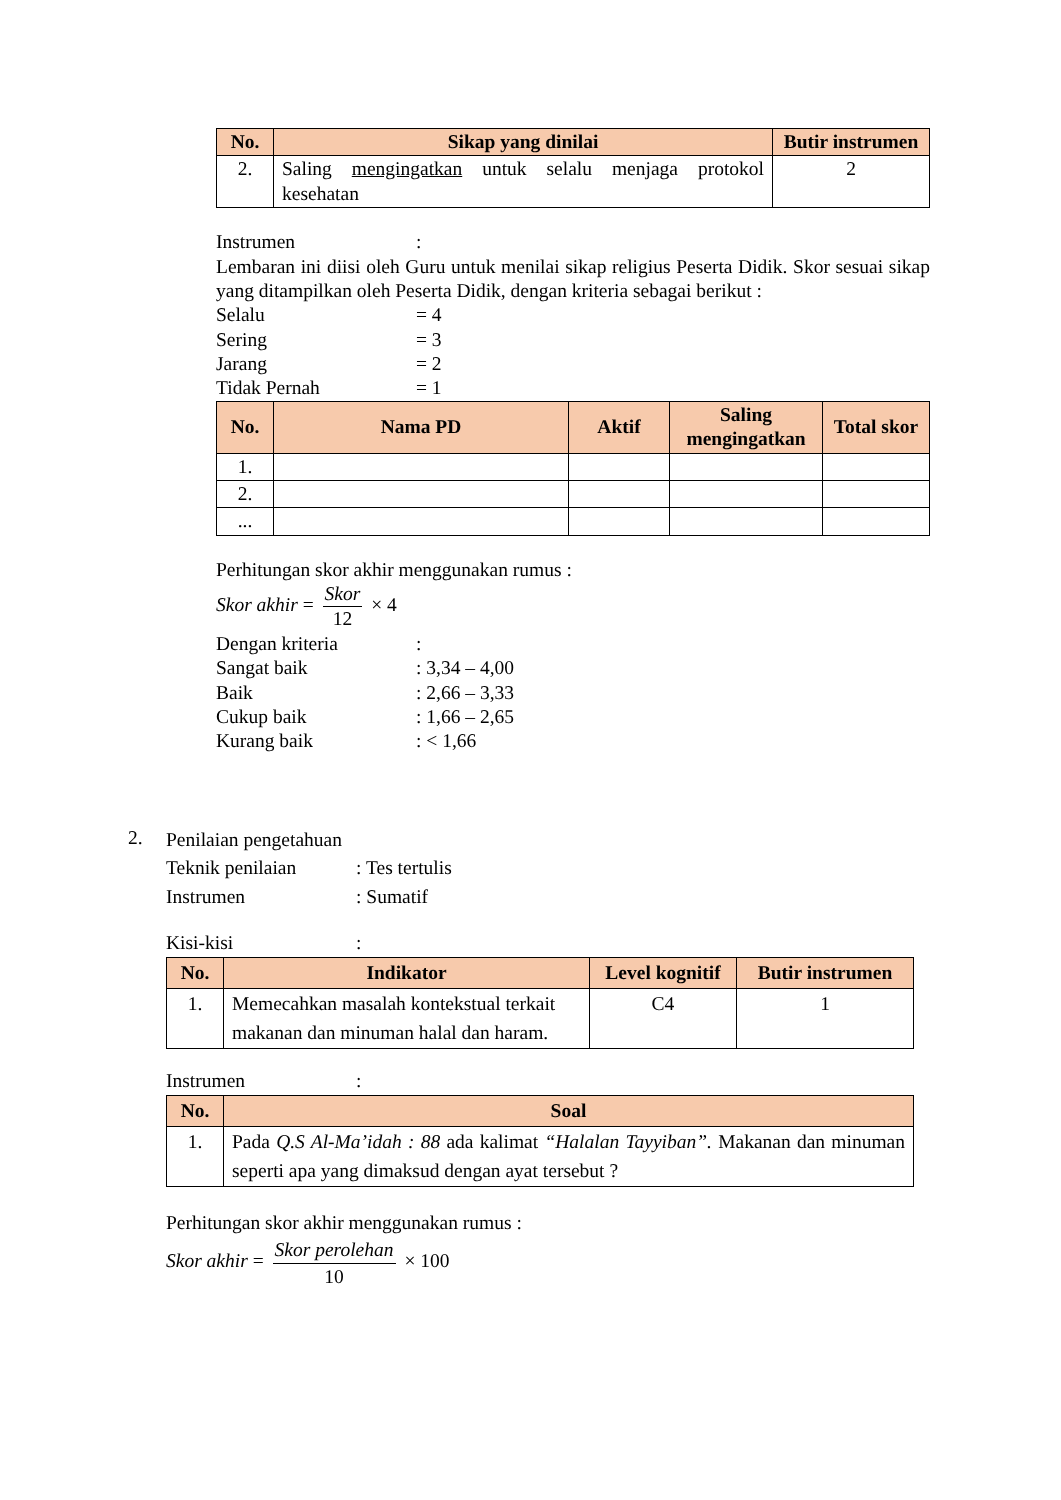| No. | Sikap yang dinilai | Butir instrumen |
| --- | --- | --- |
| 2. | Saling mengingatkan untuk selalu menjaga protokol kesehatan | 2 |
Instrumen:
Lembaran ini diisi oleh Guru untuk menilai sikap religius Peserta Didik. Skor sesuai sikap yang ditampilkan oleh Peserta Didik, dengan kriteria sebagai berikut :
Selalu = 4
Sering = 3
Jarang = 2
Tidak Pernah = 1
| No. | Nama PD | Aktif | Saling mengingatkan | Total skor |
| --- | --- | --- | --- | --- |
| 1. | | | | |
| 2. | | | | |
| ... | | | | |
Perhitungan skor akhir menggunakan rumus :
Skor akhir = Skor 12 × 4
Dengan kriteria:
Sangat baik: 3,34 – 4,00
Baik: 2,66 – 3,33
Cukup baik: 1,66 – 2,65
Kurang baik: < 1,66
2.
Penilaian pengetahuan
Teknik penilaian: Tes tertulis
Instrumen: Sumatif
Kisi-kisi:
| No. | Indikator | Level kognitif | Butir instrumen |
| --- | --- | --- | --- |
| 1. | Memecahkan masalah kontekstual terkait makanan dan minuman halal dan haram. | C4 | 1 |
Instrumen:
| No. | Soal |
| --- | --- |
| 1. | Pada Q.S Al-Ma’idah : 88 ada kalimat “Halalan Tayyiban”. Makanan dan minuman seperti apa yang dimaksud dengan ayat tersebut ? |
Perhitungan skor akhir menggunakan rumus :
Skor akhir = Skor perolehan 10 × 100